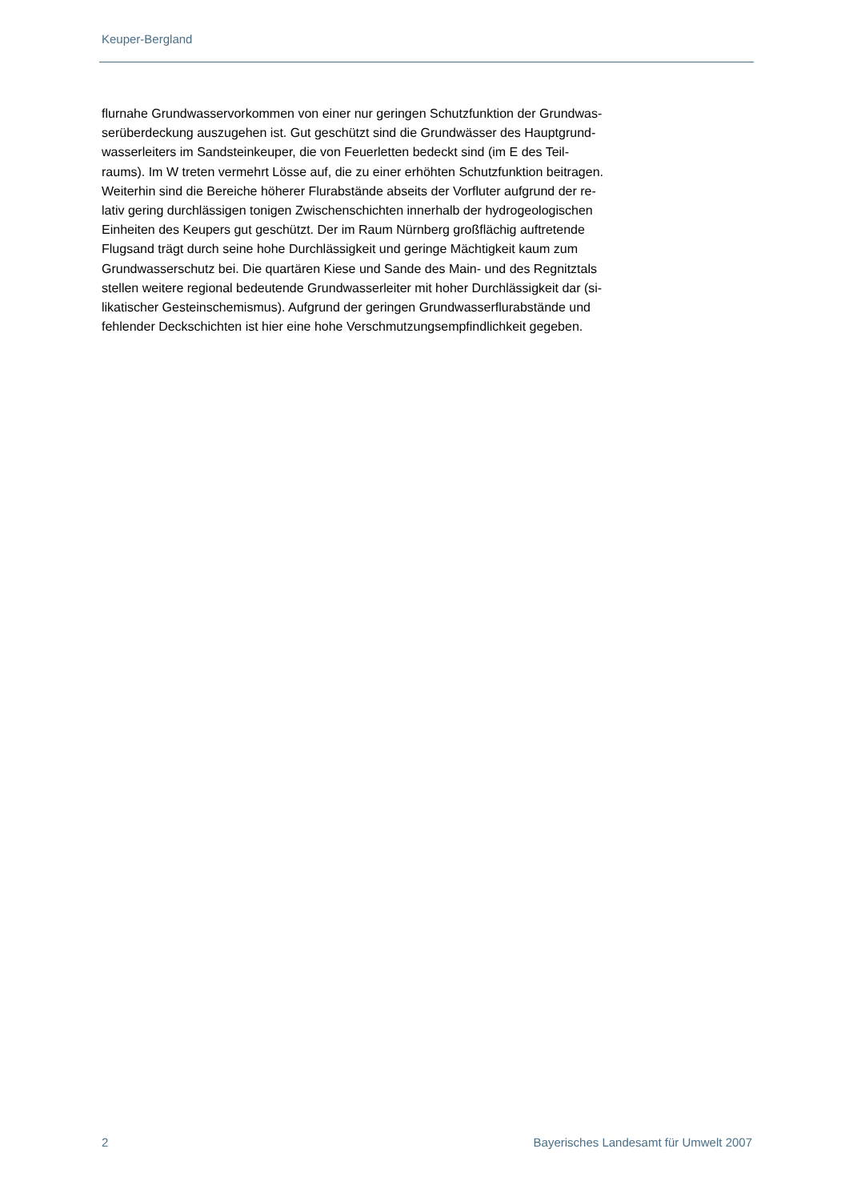Keuper-Bergland
flurnahe Grundwasservorkommen von einer nur geringen Schutzfunktion der Grundwas-
serüberdeckung auszugehen ist. Gut geschützt sind die Grundwässer des Hauptgrund-
wasserleiters im Sandsteinkeuper, die von Feuerletten bedeckt sind (im E des Teil-
raums). Im W treten vermehrt Lösse auf, die zu einer erhöhten Schutzfunktion beitragen.
Weiterhin sind die Bereiche höherer Flurabstände abseits der Vorfluter aufgrund der re-
lativ gering durchlässigen tonigen Zwischenschichten innerhalb der hydrogeologischen
Einheiten des Keupers gut geschützt. Der im Raum Nürnberg großflächig auftretende
Flugsand trägt durch seine hohe Durchlässigkeit und geringe Mächtigkeit kaum zum
Grundwasserschutz bei. Die quartären Kiese und Sande des Main- und des Regnitztals
stellen weitere regional bedeutende Grundwasserleiter mit hoher Durchlässigkeit dar (si-
likatischer Gesteinschemismus). Aufgrund der geringen Grundwasserflurabstände und
fehlender Deckschichten ist hier eine hohe Verschmutzungsempfindlichkeit gegeben.
2 Bayerisches Landesamt für Umwelt 2007